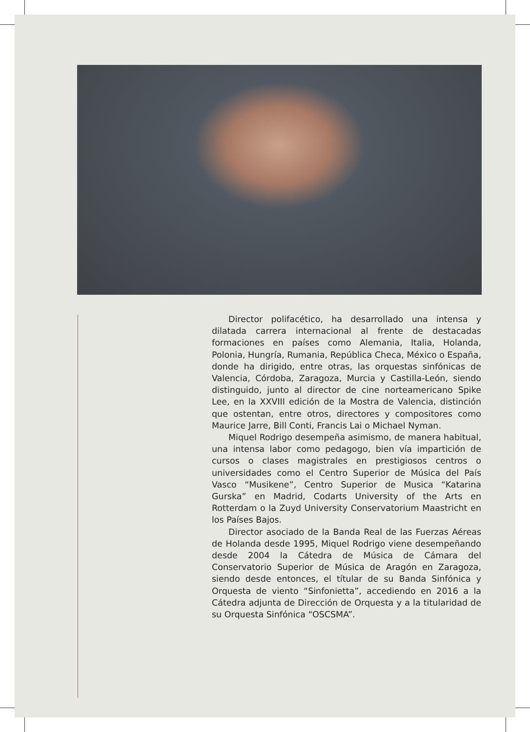Director polifacético, ha desarrollado una intensa y dilatada carrera internacional al frente de destacadas formaciones en países como Alemania, Italia, Holanda, Polonia, Hungría, Rumania, República Checa, México o España, donde ha dirigido, entre otras, las orquestas sinfónicas de Valencia, Córdoba, Zaragoza, Murcia y Castilla-León, siendo distinguido, junto al director de cine norteamericano Spike Lee, en la XXVIII edición de la Mostra de Valencia, distinción que ostentan, entre otros, directores y compositores como Maurice Jarre, Bill Conti, Francis Lai o Michael Nyman.
Miquel Rodrigo desempeña asimismo, de manera habitual, una intensa labor como pedagogo, bien vía impartición de cursos o clases magistrales en prestigiosos centros o universidades como el Centro Superior de Música del País Vasco “Musikene”, Centro Superior de Musica “Katarina Gurska” en Madrid, Codarts University of the Arts en Rotterdam o la Zuyd University Conservatorium Maastricht en los Países Bajos.
Director asociado de la Banda Real de las Fuerzas Aéreas de Holanda desde 1995, Miquel Rodrigo viene desempeñando desde 2004 la Cátedra de Música de Cámara del Conservatorio Superior de Música de Aragón en Zaragoza, siendo desde entonces, el títular de su Banda Sinfónica y Orquesta de viento “Sinfonietta”, accediendo en 2016 a la Cátedra adjunta de Dirección de Orquesta y a la titularidad de su Orquesta Sinfónica “OSCSMA”.